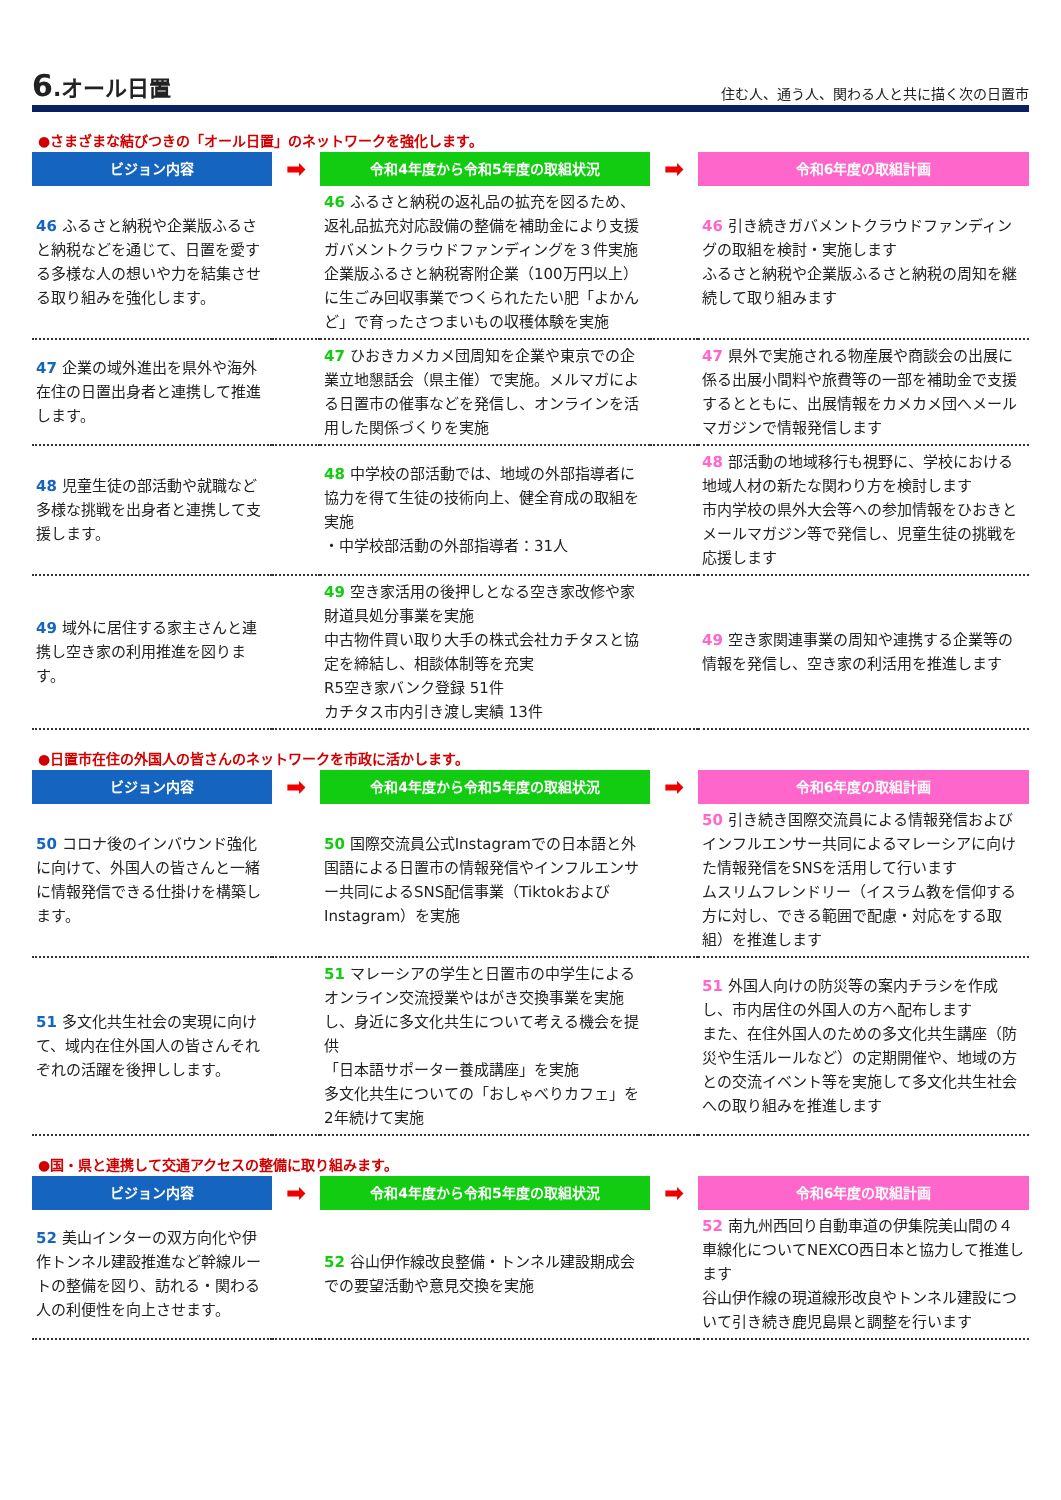6.オール日置
住む人、通う人、関わる人と共に描く次の日置市
●さまざまな結びつきの「オール日置」のネットワークを強化します。
| ビジョン内容 | ➡ | 令和4年度から令和5年度の取組状況 | ➡ | 令和6年度の取組計画 |
| --- | --- | --- | --- | --- |
| 46 ふるさと納税や企業版ふるさと納税などを通じて、日置を愛する多様な人の想いや力を結集させる取り組みを強化します。 | | 46 ふるさと納税の返礼品の拡充を図るため、返礼品拡充対応設備の整備を補助金により支援 ガバメントクラウドファンディングを３件実施 企業版ふるさと納税寄附企業（100万円以上）に生ごみ回収事業でつくられたたい肥「よかんど」で育ったさつまいもの収穫体験を実施 | | 46 引き続きガバメントクラウドファンディングの取組を検討・実施します ふるさと納税や企業版ふるさと納税の周知を継続して取り組みます |
| 47 企業の域外進出を県外や海外在住の日置出身者と連携して推進します。 | | 47 ひおきカメカメ団周知を企業や東京での企業立地懇話会（県主催）で実施。メルマガによる日置市の催事などを発信し、オンラインを活用した関係づくりを実施 | | 47 県外で実施される物産展や商談会の出展に係る出展小間料や旅費等の一部を補助金で支援するとともに、出展情報をカメカメ団へメールマガジンで情報発信します |
| 48 児童生徒の部活動や就職など多様な挑戦を出身者と連携して支援します。 | | 48 中学校の部活動では、地域の外部指導者に協力を得て生徒の技術向上、健全育成の取組を実施 ・中学校部活動の外部指導者：31人 | | 48 部活動の地域移行も視野に、学校における地域人材の新たな関わり方を検討します 市内学校の県外大会等への参加情報をひおきとメールマガジン等で発信し、児童生徒の挑戦を応援します |
| 49 域外に居住する家主さんと連携し空き家の利用推進を図ります。 | | 49 空き家活用の後押しとなる空き家改修や家財道具処分事業を実施 中古物件買い取り大手の株式会社カチタスと協定を締結し、相談体制等を充実 R5空き家バンク登録 51件 カチタス市内引き渡し実績 13件 | | 49 空き家関連事業の周知や連携する企業等の情報を発信し、空き家の利活用を推進します |
●日置市在住の外国人の皆さんのネットワークを市政に活かします。
| ビジョン内容 | ➡ | 令和4年度から令和5年度の取組状況 | ➡ | 令和6年度の取組計画 |
| --- | --- | --- | --- | --- |
| 50 コロナ後のインバウンド強化に向けて、外国人の皆さんと一緒に情報発信できる仕掛けを構築します。 | | 50 国際交流員公式Instagramでの日本語と外国語による日置市の情報発信やインフルエンサー共同によるSNS配信事業（TiktokおよびInstagram）を実施 | | 50 引き続き国際交流員による情報発信およびインフルエンサー共同によるマレーシアに向けた情報発信をSNSを活用して行います ムスリムフレンドリー（イスラム教を信仰する方に対し、できる範囲で配慮・対応をする取組）を推進します |
| 51 多文化共生社会の実現に向けて、域内在住外国人の皆さんそれぞれの活躍を後押しします。 | | 51 マレーシアの学生と日置市の中学生によるオンライン交流授業やはがき交換事業を実施し、身近に多文化共生について考える機会を提供 「日本語サポーター養成講座」を実施 多文化共生についての「おしゃべりカフェ」を2年続けて実施 | | 51 外国人向けの防災等の案内チラシを作成し、市内居住の外国人の方へ配布します また、在住外国人のための多文化共生講座（防災や生活ルールなど）の定期開催や、地域の方との交流イベント等を実施して多文化共生社会への取り組みを推進します |
●国・県と連携して交通アクセスの整備に取り組みます。
| ビジョン内容 | ➡ | 令和4年度から令和5年度の取組状況 | ➡ | 令和6年度の取組計画 |
| --- | --- | --- | --- | --- |
| 52 美山インターの双方向化や伊作トンネル建設推進など幹線ルートの整備を図り、訪れる・関わる人の利便性を向上させます。 | | 52 谷山伊作線改良整備・トンネル建設期成会での要望活動や意見交換を実施 | | 52 南九州西回り自動車道の伊集院美山間の４車線化についてNEXCO西日本と協力して推進します 谷山伊作線の現道線形改良やトンネル建設について引き続き鹿児島県と調整を行います |